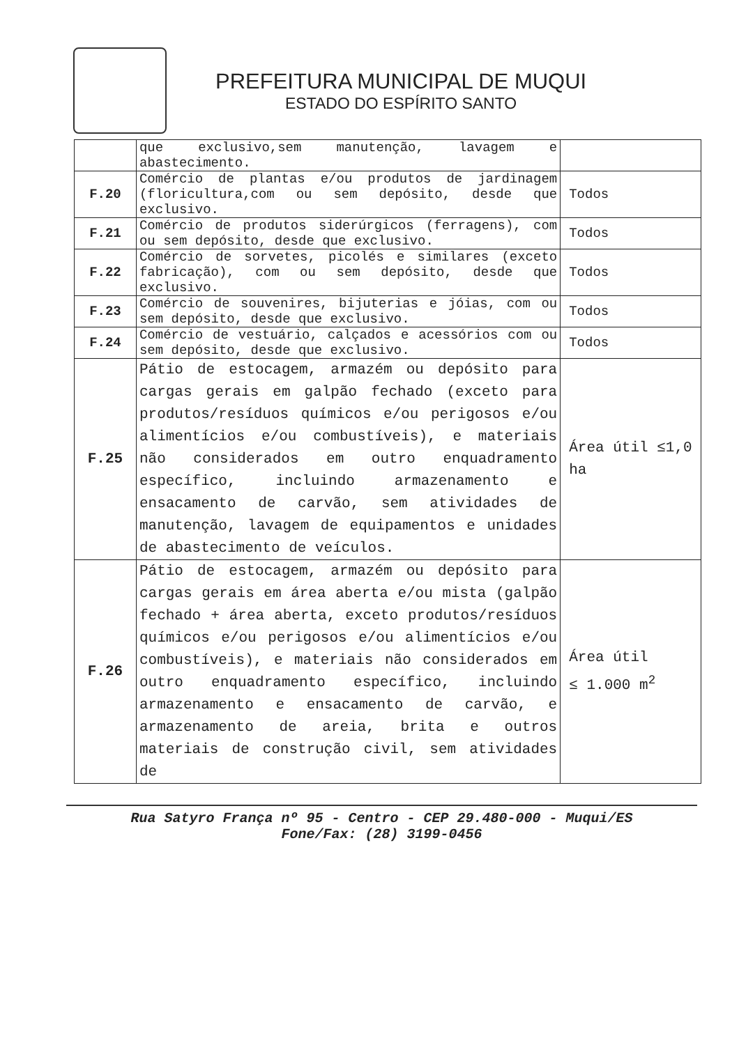PREFEITURA MUNICIPAL DE MUQUI
ESTADO DO ESPÍRITO SANTO
| | que exclusivo,sem manutenção, lavagem e abastecimento. | |
| F.20 | Comércio de plantas e/ou produtos de jardinagem (floricultura,com ou sem depósito, desde que exclusivo. | Todos |
| F.21 | Comércio de produtos siderúrgicos (ferragens), com ou sem depósito, desde que exclusivo. | Todos |
| F.22 | Comércio de sorvetes, picolés e similares (exceto fabricação), com ou sem depósito, desde que exclusivo. | Todos |
| F.23 | Comércio de souvenires, bijuterias e jóias, com ou sem depósito, desde que exclusivo. | Todos |
| F.24 | Comércio de vestuário, calçados e acessórios com ou sem depósito, desde que exclusivo. | Todos |
| F.25 | Pátio de estocagem, armazém ou depósito para cargas gerais em galpão fechado (exceto para produtos/resíduos químicos e/ou perigosos e/ou alimentícios e/ou combustíveis), e materiais não considerados em outro enquadramento específico, incluindo armazenamento e ensacamento de carvão, sem atividades de manutenção, lavagem de equipamentos e unidades de abastecimento de veículos. | Área útil ≤1,0 ha |
| F.26 | Pátio de estocagem, armazém ou depósito para cargas gerais em área aberta e/ou mista (galpão fechado + área aberta, exceto produtos/resíduos químicos e/ou perigosos e/ou alimentícios e/ou combustíveis), e materiais não considerados em outro enquadramento específico, incluindo armazenamento e ensacamento de carvão, e armazenamento de areia, brita e outros materiais de construção civil, sem atividades de | Área útil ≤ 1.000 m<sup>2</sup> |
Rua Satyro França nº 95 - Centro - CEP 29.480-000 - Muqui/ES
Fone/Fax: (28) 3199-0456